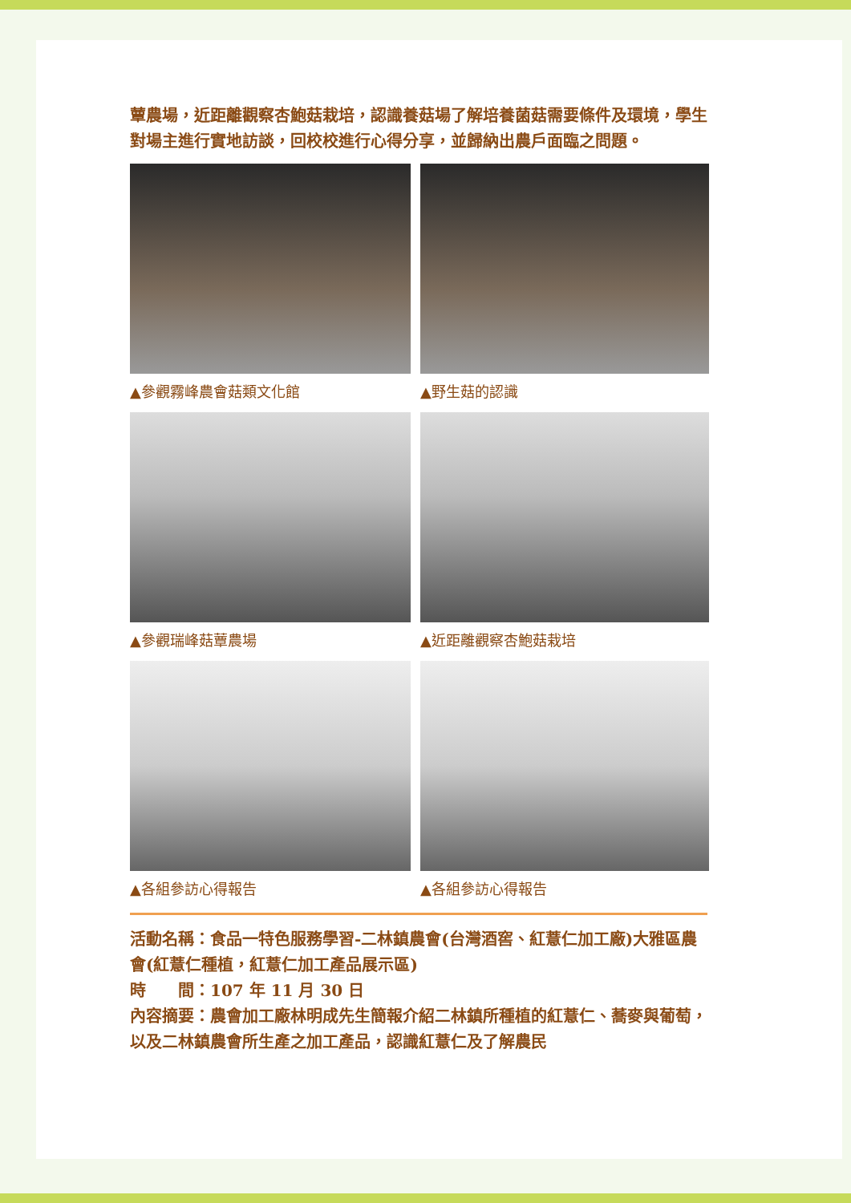蕈農場，近距離觀察杏鮑菇栽培，認識養菇場了解培養菌菇需要條件及環境，學生對場主進行實地訪談，回校校進行心得分享，並歸納出農戶面臨之問題。
▲參觀霧峰農會菇類文化館
▲野生菇的認識
▲參觀瑞峰菇蕈農場
▲近距離觀察杏鮑菇栽培
▲各組參訪心得報告
▲各組參訪心得報告
活動名稱：食品一特色服務學習-二林鎮農會(台灣酒窖、紅薏仁加工廠)大雅區農會(紅薏仁種植，紅薏仁加工產品展示區)
時　　間：107 年 11 月 30 日
內容摘要：農會加工廠林明成先生簡報介紹二林鎮所種植的紅薏仁、蕎麥與葡萄，以及二林鎮農會所生產之加工產品，認識紅薏仁及了解農民